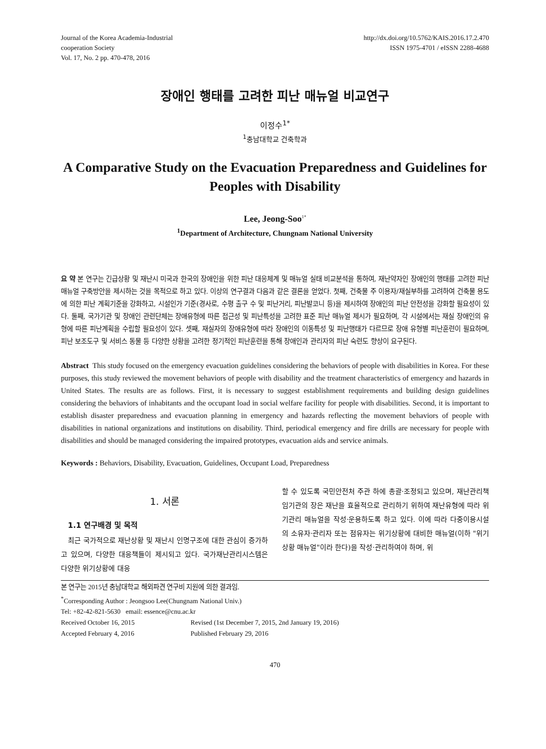Journal of the Korea Academia-Industrial
cooperation Society
Vol. 17, No. 2 pp. 470-478, 2016
http://dx.doi.org/10.5762/KAIS.2016.17.2.470
ISSN 1975-4701 / eISSN 2288-4688
장애인 행태를 고려한 피난 매뉴얼 비교연구
이정수<sup>1*</sup>
<sup>1</sup> 충남대학교 건축학과
A Comparative Study on the Evacuation Preparedness and Guidelines for Peoples with Disability
Lee, Jeong-Soo<sup>1*</sup>
<sup>1</sup> Department of Architecture, Chungnam National University
요 약 본 연구는 긴급상황 및 재난시 미국과 한국의 장애인을 위한 피난 대응체계 및 매뉴얼 실태 비교분석을 통하여, 재난약자인 장애인의 행태를 고려한 피난매뉴얼 구축방안을 제시하는 것을 목적으로 하고 있다. 이상의 연구결과 다음과 같은 결론을 얻었다. 첫째, 건축물 주 이용자/재실부하를 고려하여 건축물 용도에 의한 피난 계획기준을 강화하고, 시설인가 기준(경사로, 수평 출구 수 및 피난거리, 피난발코니 등)을 제시하여 장애인의 피난 안전성을 강화할 필요성이 있다. 둘째, 국가기관 및 장애인 관련단체는 장애유형에 따른 접근성 및 피난특성을 고려한 표준 피난 매뉴얼 제시가 필요하며, 각 시설에서는 재실 장애인의 유형에 따른 피난계획을 수립할 필요성이 있다. 셋째, 재실자의 장애유형에 따라 장애인의 이동특성 및 피난행태가 다르므로 장애 유형별 피난훈련이 필요하며, 피난 보조도구 및 서비스 동물 등 다양한 상황을 고려한 정기적인 피난훈련을 통해 장애인과 관리자의 피난 숙련도 향상이 요구된다.
Abstract This study focused on the emergency evacuation guidelines considering the behaviors of people with disabilities in Korea. For these purposes, this study reviewed the movement behaviors of people with disability and the treatment characteristics of emergency and hazards in United States. The results are as follows. First, it is necessary to suggest establishment requirements and building design guidelines considering the behaviors of inhabitants and the occupant load in social welfare facility for people with disabilities. Second, it is important to establish disaster preparedness and evacuation planning in emergency and hazards reflecting the movement behaviors of people with disabilities in national organizations and institutions on disability. Third, periodical emergency and fire drills are necessary for people with disabilities and should be managed considering the impaired prototypes, evacuation aids and service animals.
Keywords : Behaviors, Disability, Evacuation, Guidelines, Occupant Load, Preparedness
1. 서론
1.1 연구배경 및 목적
최근 국가적으로 재난상황 및 재난시 인명구조에 대한 관심이 증가하고 있으며, 다양한 대응책들이 제시되고 있다. 국가재난관리시스템은 다양한 위기상황에 대응
할 수 있도록 국민안전처 주관 하에 총괄·조정되고 있으며, 재난관리책임기관의 장은 재난을 효율적으로 관리하기 위하여 재난유형에 따라 위기관리 매뉴얼을 작성·운용하도록 하고 있다. 이에 따라 다중이용시설의 소유자·관리자 또는 점유자는 위기상황에 대비한 매뉴얼(이하 "위기상황 매뉴얼"이라 한다)을 작성·관리하여야 하며, 위
본 연구는 2015년 충남대학교 해외파견 연구비 지원에 의한 결과임.
<sup>*</sup> Corresponding Author : Jeongsoo Lee(Chungnam National Univ.)
Tel: +82-42-821-5630 email: essence@cnu.ac.kr
| Received October 16, 2015 | Revised (1st December 7, 2015, 2nd January 19, 2016) |
| Accepted February 4, 2016 | Published February 29, 2016 |
470